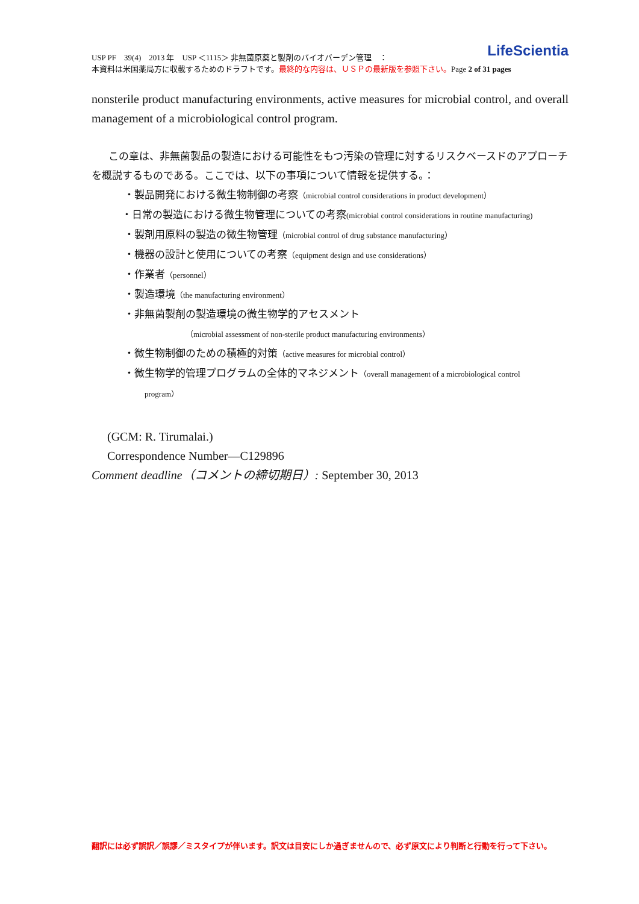USP PF　39(4)　2013 年　USP ＜1115＞ 非無菌原薬と製剤のバイオバーデン管理　：
本資料は米国薬局方に収載するためのドラフトです。最終的な内容は、ＵＳＰの最新版を参照下さい。Page 2 of 31 pages
LifeScientia
nonsterile product manufacturing environments, active measures for microbial control, and overall management of a microbiological control program.
この章は、非無菌製品の製造における可能性をもつ汚染の管理に対するリスクベースドのアプローチを概説するものである。ここでは、以下の事項について情報を提供する。：
・製品開発における微生物制御の考察（microbial control considerations in product development）
・日常の製造における微生物管理についての考察(microbial control considerations in routine manufacturing)
・製剤用原料の製造の微生物管理（microbial control of drug substance manufacturing）
・機器の設計と使用についての考察（equipment design and use considerations）
・作業者（personnel）
・製造環境（the manufacturing environment）
・非無菌製剤の製造環境の微生物学的アセスメント
（microbial assessment of non-sterile product manufacturing environments）
・微生物制御のための積極的対策（active measures for microbial control）
・微生物学的管理プログラムの全体的マネジメント（overall management of a microbiological control
program）
(GCM: R. Tirumalai.)
Correspondence Number—C129896
Comment deadline（コメントの締切期日）: September 30, 2013
翻訳には必ず誤訳／誤謬／ミスタイプが伴います。訳文は目安にしか過ぎませんので、必ず原文により判断と行動を行って下さい。